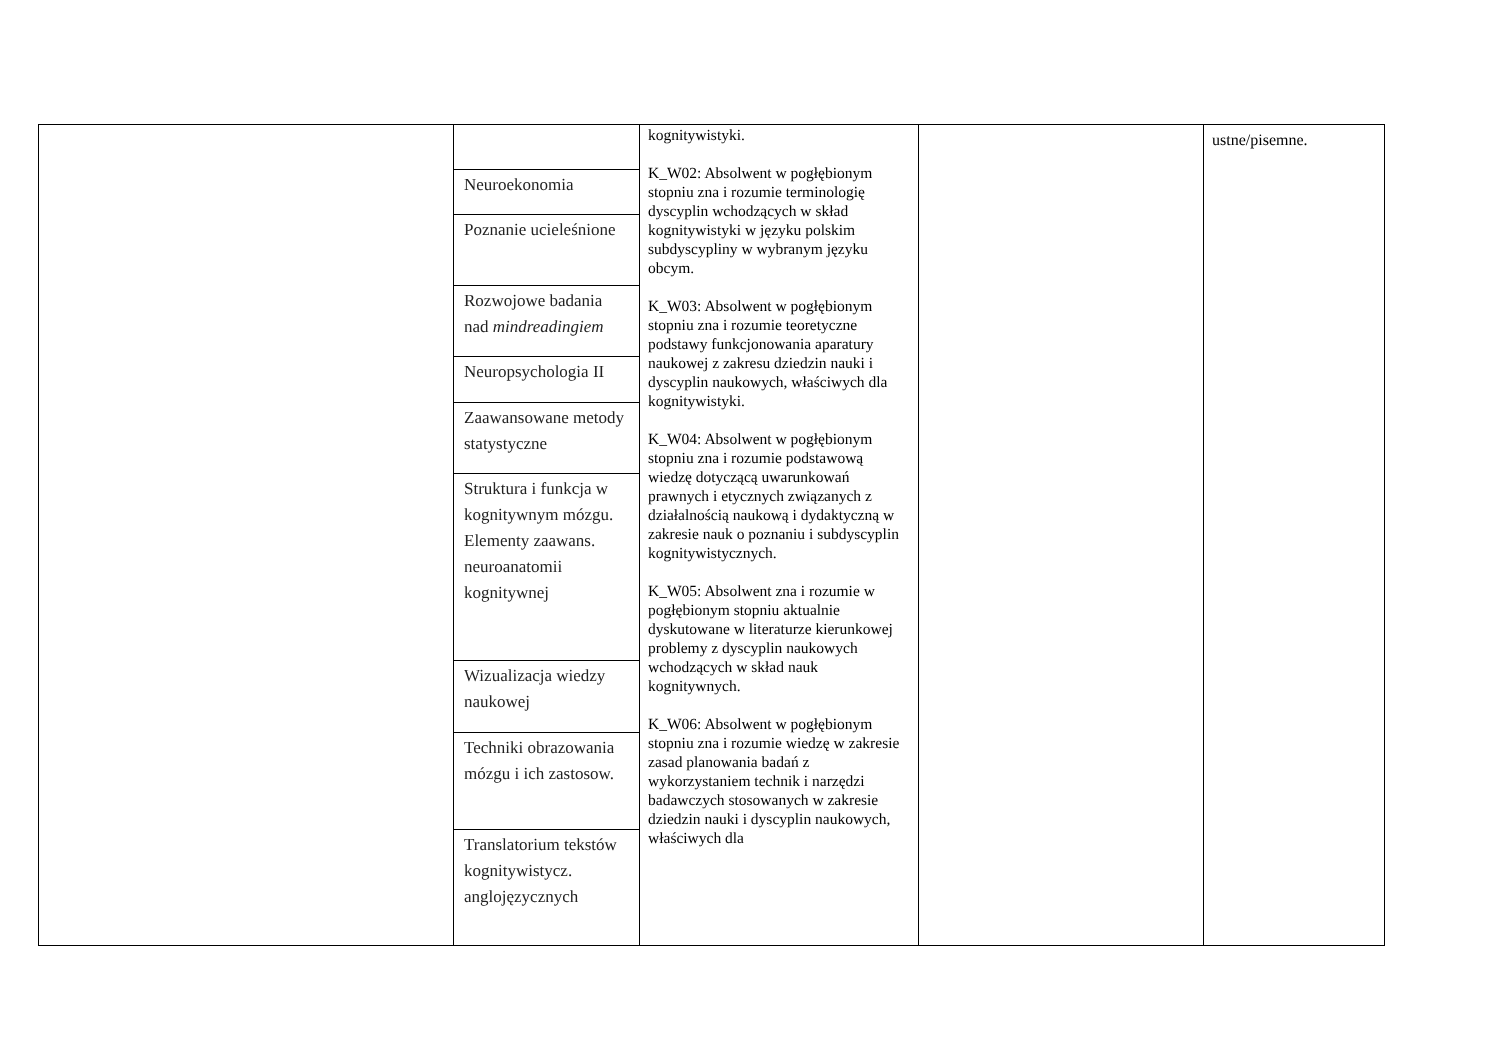| | Neuroekonomia Poznanie ucieleśnione Rozwojowe badania nad mindreadingiem Neuropsychologia II Zaawansowane metody statystyczne Struktura i funkcja w kognitywnym mózgu. Elementy zaawans. neuroanatomii kognitywnej Wizualizacja wiedzy naukowej Techniki obrazowania mózgu i ich zastosow. Translatorium tekstów kognitywistycz. anglojęzycznych | kognitywistyki. K_W02: Absolwent w pogłębionym stopniu zna i rozumie terminologię dyscyplin wchodzących w skład kognitywistyki w języku polskim subdyscypliny w wybranym języku obcym. K_W03: Absolwent w pogłębionym stopniu zna i rozumie teoretyczne podstawy funkcjonowania aparatury naukowej z zakresu dziedzin nauki i dyscyplin naukowych, właściwych dla kognitywistyki. K_W04: Absolwent w pogłębionym stopniu zna i rozumie podstawową wiedzę dotyczącą uwarunkowań prawnych i etycznych związanych z działalnością naukową i dydaktyczną w zakresie nauk o poznaniu i subdyscyplin kognitywistycznych. K_W05: Absolwent zna i rozumie w pogłębionym stopniu aktualnie dyskutowane w literaturze kierunkowej problemy z dyscyplin naukowych wchodzących w skład nauk kognitywnych. K_W06: Absolwent w pogłębionym stopniu zna i rozumie wiedzę w zakresie zasad planowania badań z wykorzystaniem technik i narzędzi badawczych stosowanych w zakresie dziedzin nauki i dyscyplin naukowych, właściwych dla | | ustne/pisemne. |